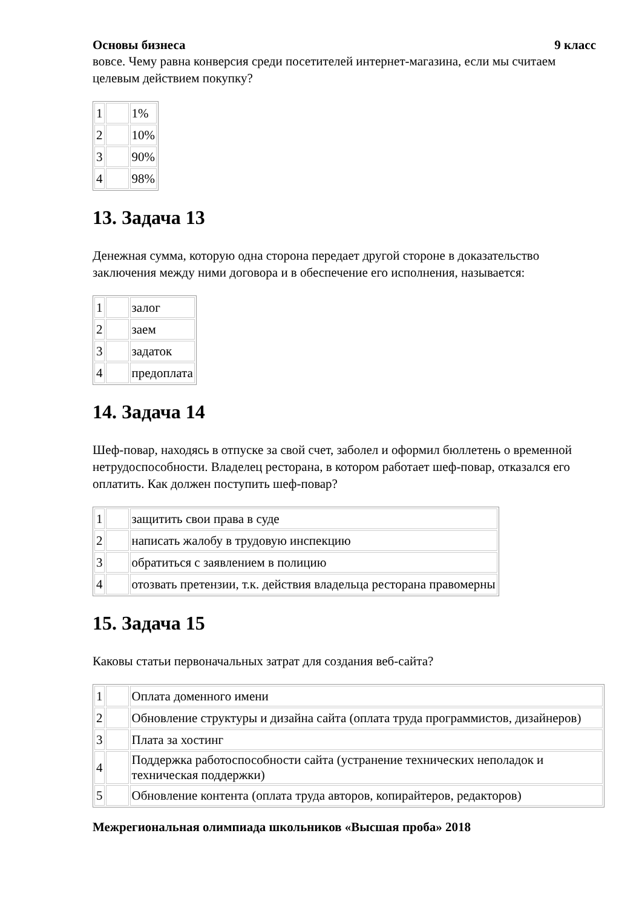Основы бизнеса 9 класс
вовсе. Чему равна конверсия среди посетителей интернет-магазина, если мы считаем целевым действием покупку?
| 1 | | 1% |
| 2 | | 10% |
| 3 | | 90% |
| 4 | | 98% |
13. Задача 13
Денежная сумма, которую одна сторона передает другой стороне в доказательство заключения между ними договора и в обеспечение его исполнения, называется:
| 1 | | залог |
| 2 | | заем |
| 3 | | задаток |
| 4 | | предоплата |
14. Задача 14
Шеф-повар, находясь в отпуске за свой счет, заболел и оформил бюллетень о временной нетрудоспособности. Владелец ресторана, в котором работает шеф-повар, отказался его оплатить. Как должен поступить шеф-повар?
| 1 | | защитить свои права в суде |
| 2 | | написать жалобу в трудовую инспекцию |
| 3 | | обратиться с заявлением в полицию |
| 4 | | отозвать претензии, т.к. действия владельца ресторана правомерны |
15. Задача 15
Каковы статьи первоначальных затрат для создания веб-сайта?
| 1 | | Оплата доменного имени |
| 2 | | Обновление структуры и дизайна сайта (оплата труда программистов, дизайнеров) |
| 3 | | Плата за хостинг |
| 4 | | Поддержка работоспособности сайта (устранение технических неполадок и техническая поддержки) |
| 5 | | Обновление контента (оплата труда авторов, копирайтеров, редакторов) |
Межрегиональная олимпиада школьников «Высшая проба» 2018